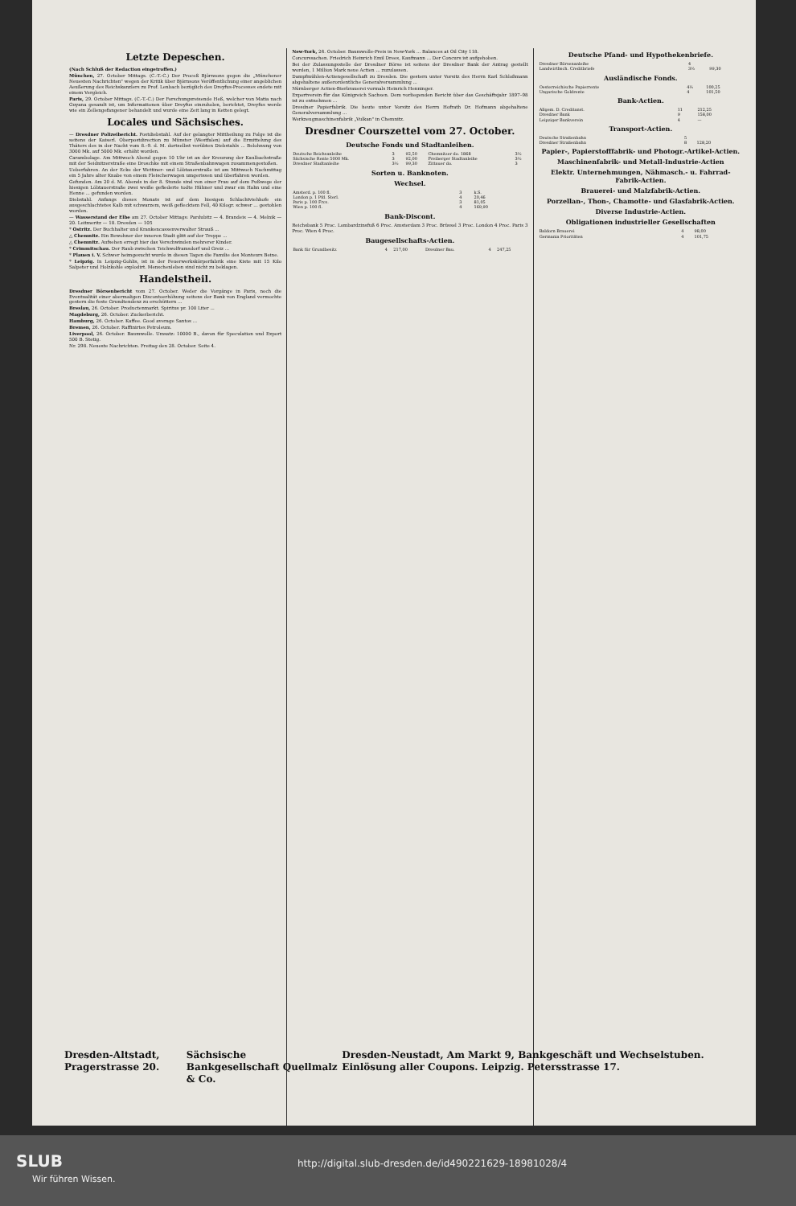Letzte Depeschen.
(Nach Schluß der Redaction eingetroffen.)
München, 27. October Mittags. (C.-T.-C.) Der Proceß Björnsons gegen die „Münchener Neuesten Nachrichten" wegen der Kritik über Björnsons Veröffentlichung einer angeblichen Aeußerung des Reichskanzlers zu Prof. Lenbach bezüglich des Dreyfus-Processes endete mit einem Vergleich.
Paris, 29. October Mittags. (C.-T.-C.) Der Forschungsreisende Heß, welcher von Matia nach Guyana gesandt ist, um Informationen über Dreyfus einzuholen, berichtet, Dreyfus werde wie ein Zellengefangener behandelt und wurde eine Zeit lang in Ketten gelegt.
Locales und Sächsisches.
— Dresdner Polizeibericht. Postdiebstahl. Auf der gelangter Mittheilung zu Folge ist die seitens der Kaiserl. Oberpostdirection zu Münster (Westfalen) auf die Ermittelung des Thäters des in der Nacht vom 8.–9. d. M. dortselbst verübten Diebstahls ... Belohnung von 3000 Mk. auf 5000 Mk. erhöht worden.
Carambolage. Am Mittwoch Abend gegen 10 Uhr ist an der Kreuzung der Kaulbachstraße mit der Seidnitzerstraße eine Droschke mit einem Straßenbahnwagen zusammengestoßen.
Ueberfahren. An der Ecke der Wettiner- und Löbtauerstraße ist am Mittwoch Nachmittag ein 5 Jahre alter Knabe von einem Fleischerwagen umgerissen und überfahren worden.
Gefunden. Am 20 d. M. Abends in der 8. Stunde sind von einer Frau auf dem Fußwege der hiesigen Löbtauerstraße zwei weiße gefiederte todte Hühner und zwar ein Hahn und eine Henne ... gefunden worden.
Diebstahl. Anfangs dieses Monats ist auf dem hiesigen Schlachtviehhofe ein ausgeschlachtetes Kalb mit schwarzem, weiß geflecktem Fell, 40 Kilogr. schwer ... gestohlen worden.
— Wasserstand der Elbe am 27. October Mittags: Pardubitz — 4. Brandeis — 4. Melnik — 20. Leitmeritz — 18. Dresden — 105
* Ostritz. Der Buchhalter und Krankencassenverwalter Strauß ...
△ Chemnitz. Ein Bewohner der inneren Stadt glitt auf der Treppe ...
△ Chemnitz. Aufsehen erregt hier das Verschwinden mehrerer Kinder.
* Crimmitschau. Der Raub zwischen Teichwolframsdorf und Greiz ...
* Plauen i. V. Schwer heimgesucht wurde in diesen Tagen die Familie des Monteurs Beine.
* Leipzig. In Leipzig-Gohlis, ist in der Feuerwerkskörperfabrik eine Kiste mit 15 Kilo Salpeter und Holzkohle explodirt. Menschenleben sind nicht zu beklagen.
Handelstheil.
Dresdner Börsenbericht vom 27. October. Weder die Vorgänge in Paris, noch die Eventualität einer abermaligen Discontoerhöhung seitens der Bank von England vermochte gestern die feste Grundtendenz zu erschüttern ...
Breslau, 26. October. Productenmarkt. Spiritus pr. 100 Liter ...
Magdeburg, 26. October. Zuckerbericht.
Hamburg, 26. October. Kaffee. Good average Santos ...
Bremen, 26. October. Raffinirtes Petroleum.
Liverpool, 26. October. Baumwolle. Umsatz: 10000 B., davon für Speculation und Export 500 B. Stetig.
Nr. 298. Neueste Nachrichten. Freitag den 28. October. Seite 4.
New-York, 26. October. Baumwolle-Preis in New-York ... Balances at Oil City 118.
Concurssachen. Friedrich Heinrich Emil Drees, Kaufmann ... Der Concurs ist aufgehoben.
Bei der Zulassungsstelle der Dresdner Börse ist seitens der Dresdner Bank der Antrag gestellt worden, 1 Million Mark neue Actien ... zuzulassen.
Dampfmühlen-Actiengesellschaft zu Dresden. Die gestern unter Vorsitz des Herrn Karl Schloßmann abgehaltene außerordentliche Generalversammlung ...
Nürnberger Actien-Bierbrauerei vormals Heinrich Henninger.
Exportverein für das Königreich Sachsen. Dem vorliegenden Bericht über das Geschäftsjahr 1897–98 ist zu entnehmen ...
Dresdner Papierfabrik. Die heute unter Vorsitz des Herrn Hofrath Dr. Hofmann abgehaltene Generalversammlung ...
Werkzeugmaschinenfabrik „Vulkan" in Chemnitz.
Dresdner Courszettel vom 27. October.
Deutsche Fonds und Stadtanleihen.
| Deutsche Reichsanleihe | 3 | 92,50 | Chemnitzer do. 1868 | 3½ |
| Sächsische Rente 5000 Mk. | 3 | 92,00 | Freiberger Stadtanleihe | 3½ |
| Dresdner Stadtanleihe | 3½ | 99,30 | Zittauer do. | 3 |
Sorten u. Banknoten.
Wechsel.
| Amsterd. p. 100 fl. | 3 | k.S. |
| London p. 1 Pfd. Sterl. | 4 | 20,46 |
| Paris p. 100 Frcs. | 3 | 81,05 |
| Wien p. 100 fl. | 4 | 169,90 |
Bank-Discont.
Reichsbank 5 Proc. Lombardzinsfuß 6 Proc. Amsterdam 3 Proc. Brüssel 3 Proc. London 4 Proc. Paris 3 Proc. Wien 4 Proc.
Baugesellschafts-Actien.
| Bank für Grundbesitz | 4 | 217,00 | Dresdner Bau. | 4 | 247,25 |
Deutsche Pfand- und Hypothekenbriefe.
| Dresdner Börsenanleihe | 4 | |
| Landwirthsch. Creditbriefe | 3½ | 99,30 |
Ausländische Fonds.
| Oesterreichische Papierrente | 4⅕ | 100,25 |
| Ungarische Goldrente | 4 | 101,50 |
Bank-Actien.
| Allgem. D. Creditanst. | 11 | 212,25 |
| Dresdner Bank | 9 | 158,00 |
| Leipziger Bankverein | 4 | — |
Transport-Actien.
| Deutsche Straßenbahn | 5 | |
| Dresdner Straßenbahn | 8 | 128,20 |
Papier-, Papierstofffabrik- und Photogr.-Artikel-Actien.
Maschinenfabrik- und Metall-Industrie-Actien
Elektr. Unternehmungen, Nähmasch.- u. Fahrrad-Fabrik-Actien.
Brauerei- und Malzfabrik-Actien.
Porzellan-, Thon-, Chamotte- und Glasfabrik-Actien.
Diverse Industrie-Actien.
Obligationen industrieller Gesellschaften
| Baldorn Brauerei | 4 | 98,00 |
| Germania Prioritäten | 4 | 101,75 |
Dresden-Altstadt, Pragerstrasse 20. Sächsische Bankgesellschaft Quellmalz & Co. Dresden-Neustadt, Am Markt 9, Bankgeschäft und Wechselstuben. Einlösung aller Coupons. Leipzig. Petersstrasse 17.
SLUB
Wir führen Wissen.
http://digital.slub-dresden.de/id490221629-18981028/4